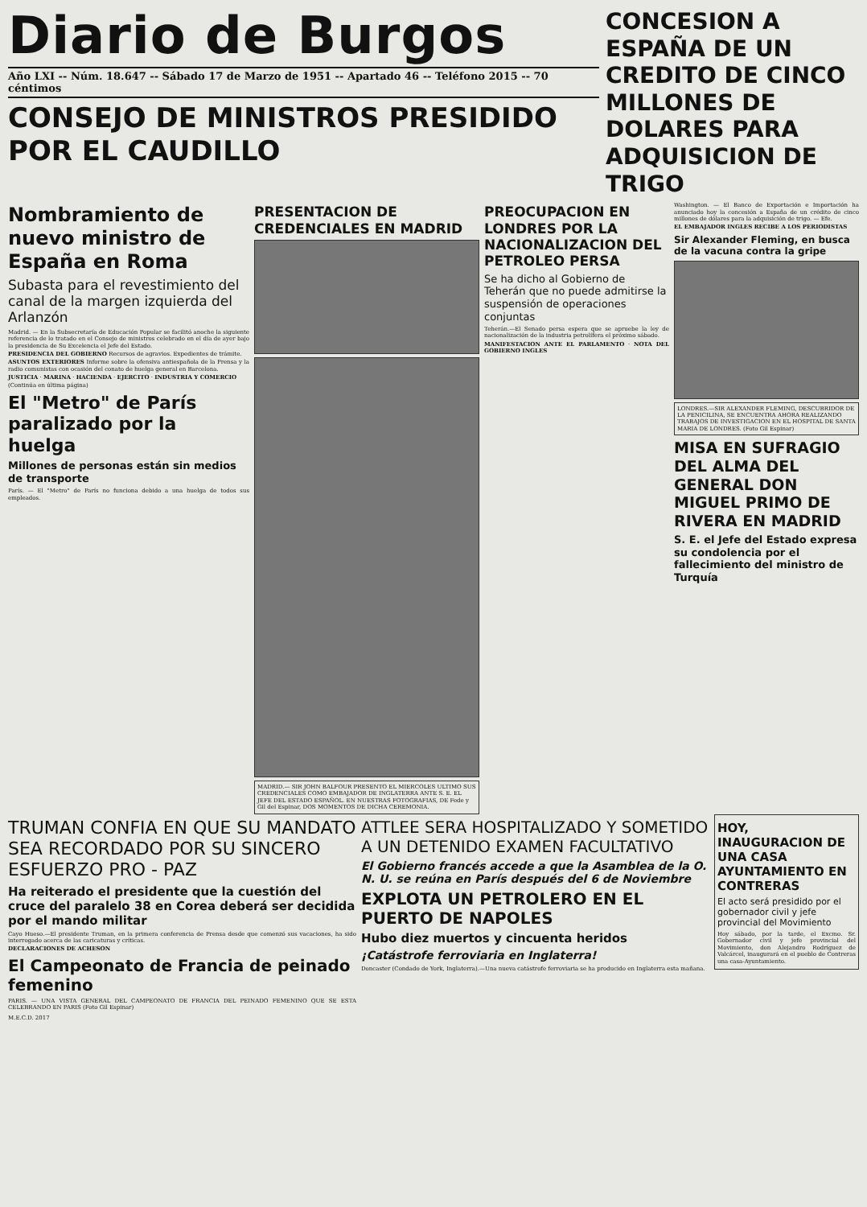Diario de Burgos
Año LXI -- Núm. 18.647 -- Sábado 17 de Marzo de 1951 -- Apartado 46 -- Teléfono 2015 -- 70 céntimos
CONSEJO DE MINISTROS PRESIDIDO POR EL CAUDILLO
CONCESION A ESPAÑA DE UN CREDITO DE CINCO MILLONES DE DOLARES PARA ADQUISICION DE TRIGO
Nombramiento de nuevo ministro de España en Roma
Subasta para el revestimiento del canal de la margen izquierda del Arlanzón
Madrid. — En la Subsecretaría de Educación Popular se facilitó anoche la siguiente referencia de lo tratado en el Consejo de ministros celebrado en el día de ayer bajo la presidencia de Su Excelencia el Jefe del Estado.
PRESIDENCIA DEL GOBIERNO Recursos de agravios. Expedientes de trámite.
ASUNTOS EXTERIORES Informe sobre la ofensiva antiespañola de la Prensa y la radio comunistas con ocasión del conato de huelga general en Barcelona.
JUSTICIA · MARINA · HACIENDA · EJERCITO · INDUSTRIA Y COMERCIO
(Continúa en última página)
El "Metro" de París paralizado por la huelga
Millones de personas están sin medios de transporte
París. — El "Metro" de París no funciona debido a una huelga de todos sus empleados.
PRESENTACION DE CREDENCIALES EN MADRID
MADRID.— SIR JOHN BALFOUR PRESENTO EL MIERCOLES ULTIMO SUS CREDENCIALES COMO EMBAJADOR DE INGLATERRA ANTE S. E. EL JEFE DEL ESTADO ESPAÑOL. EN NUESTRAS FOTOGRAFIAS, DE Fede y Gil del Espinar, DOS MOMENTOS DE DICHA CEREMONIA.
PREOCUPACION EN LONDRES POR LA NACIONALIZACION DEL PETROLEO PERSA
Se ha dicho al Gobierno de Teherán que no puede admitirse la suspensión de operaciones conjuntas
Teherán.—El Senado persa espera que se apruebe la ley de nacionalización de la industria petrolífera el próximo sábado.
MANIFESTACION ANTE EL PARLAMENTO · NOTA DEL GOBIERNO INGLES
Washington. — El Banco de Exportación e Importación ha anunciado hoy la concesión a España de un crédito de cinco millones de dólares para la adquisición de trigo. — Efe.
EL EMBAJADOR INGLES RECIBE A LOS PERIODISTAS
Sir Alexander Fleming, en busca de la vacuna contra la gripe
LONDRES.—SIR ALEXANDER FLEMING, DESCUBRIDOR DE LA PENICILINA, SE ENCUENTRA AHORA REALIZANDO TRABAJOS DE INVESTIGACION EN EL HOSPITAL DE SANTA MARIA DE LONDRES. (Foto Gil Espinar)
MISA EN SUFRAGIO DEL ALMA DEL GENERAL DON MIGUEL PRIMO DE RIVERA EN MADRID
S. E. el Jefe del Estado expresa su condolencia por el fallecimiento del ministro de Turquía
TRUMAN CONFIA EN QUE SU MANDATO SEA RECORDADO POR SU SINCERO ESFUERZO PRO - PAZ
Ha reiterado el presidente que la cuestión del cruce del paralelo 38 en Corea deberá ser decidida por el mando militar
Cayo Hueso.—El presidente Truman, en la primera conferencia de Prensa desde que comenzó sus vacaciones, ha sido interrogado acerca de las caricaturas y críticas.
DECLARACIONES DE ACHESON
El Campeonato de Francia de peinado femenino
PARIS. — UNA VISTA GENERAL DEL CAMPEONATO DE FRANCIA DEL PEINADO FEMENINO QUE SE ESTA CELEBRANDO EN PARIS (Foto Gil Espinar)
ATTLEE SERA HOSPITALIZADO Y SOMETIDO A UN DETENIDO EXAMEN FACULTATIVO
El Gobierno francés accede a que la Asamblea de la O. N. U. se reúna en París después del 6 de Noviembre
EXPLOTA UN PETROLERO EN EL PUERTO DE NAPOLES
Hubo diez muertos y cincuenta heridos
¡Catástrofe ferroviaria en Inglaterra!
Doncaster (Condado de York, Inglaterra).—Una nueva catástrofe ferroviaria se ha producido en Inglaterra esta mañana.
HOY, INAUGURACION DE UNA CASA AYUNTAMIENTO EN CONTRERAS
El acto será presidido por el gobernador civil y jefe provincial del Movimiento
Hoy sábado, por la tarde, el Excmo. Sr. Gobernador civil y jefe provincial del Movimiento, don Alejandro Rodríguez de Valcárcel, inaugurará en el pueblo de Contreras una casa-Ayuntamiento.
M.E.C.D. 2017